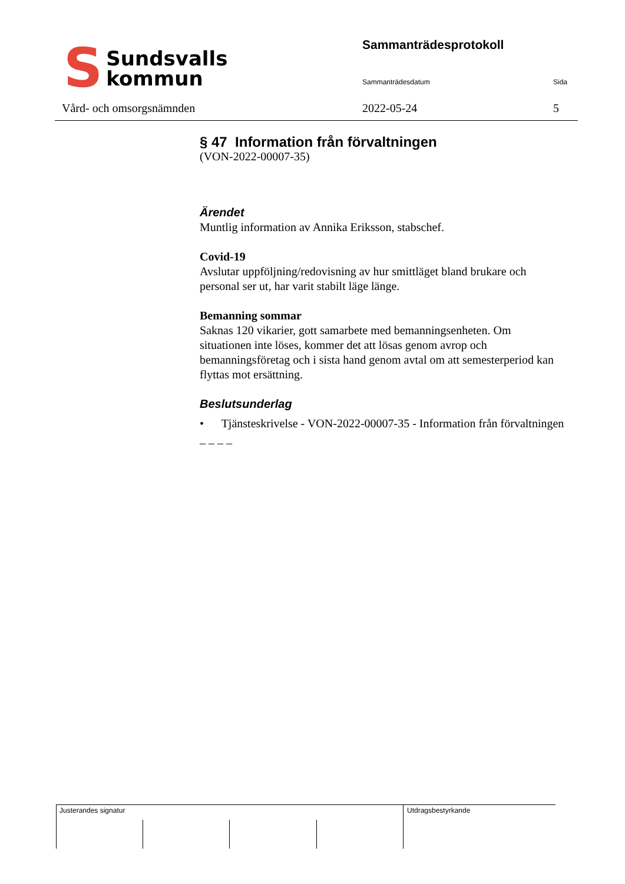S
Sundsvalls
kommun
Vård- och omsorgsnämnden
Sammanträdesprotokoll
Sammanträdesdatum Sida
2022-05-24 5
§ 47 Information från förvaltningen
(VON-2022-00007-35)
Ärendet
Muntlig information av Annika Eriksson, stabschef.
Covid-19
Avslutar uppföljning/redovisning av hur smittläget bland brukare och personal ser ut, har varit stabilt läge länge.
Bemanning sommar
Saknas 120 vikarier, gott samarbete med bemanningsenheten. Om situationen inte löses, kommer det att lösas genom avrop och bemanningsföretag och i sista hand genom avtal om att semesterperiod kan flyttas mot ersättning.
Beslutsunderlag
• Tjänsteskrivelse - VON-2022-00007-35 - Information från förvaltningen
– – – –
Justerandes signatur Utdragsbestyrkande